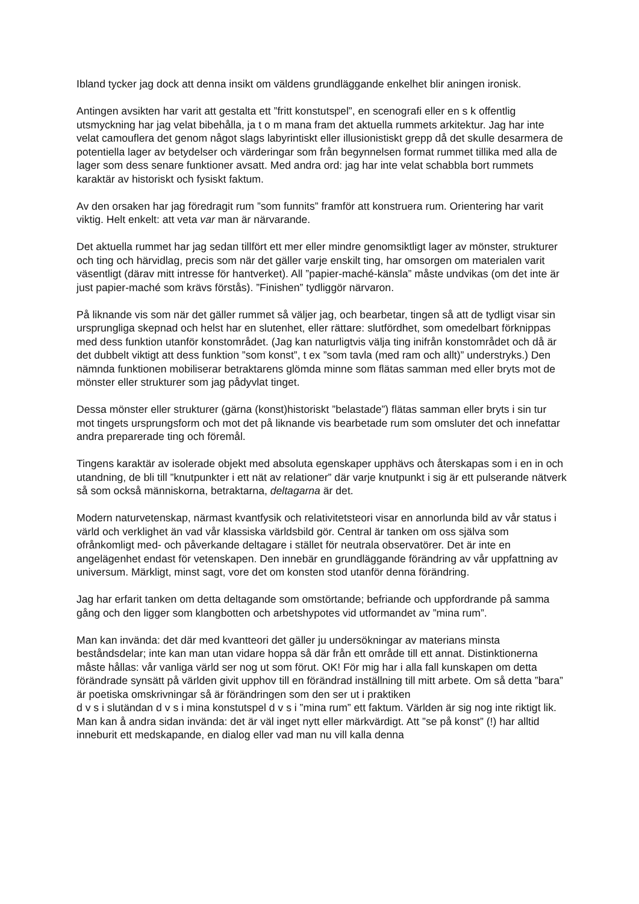Ibland tycker jag dock att denna insikt om väldens grundläggande enkelhet blir aningen ironisk.
Antingen avsikten har varit att gestalta ett ”fritt konstutspel”, en scenografi eller en s k offentlig utsmyckning har jag velat bibehålla, ja t o m mana fram det aktuella rummets arkitektur. Jag har inte velat camouflera det genom något slags labyrintiskt eller illusionistiskt grepp då det skulle desarmera de potentiella lager av betydelser och värderingar som från begynnelsen format rummet tillika med alla de lager som dess senare funktioner avsatt. Med andra ord: jag har inte velat schabbla bort rummets karaktär av historiskt och fysiskt faktum.
Av den orsaken har jag föredragit rum ”som funnits” framför att konstruera rum. Orientering har varit viktig. Helt enkelt: att veta var man är närvarande.
Det aktuella rummet har jag sedan tillfört ett mer eller mindre genomsiktligt lager av mönster, strukturer och ting och härvidlag, precis som när det gäller varje enskilt ting, har omsorgen om materialen varit väsentligt (därav mitt intresse för hantverket). All ”papier-maché-känsla” måste undvikas (om det inte är just papier-maché som krävs förstås). ”Finishen” tydliggör närvaron.
På liknande vis som när det gäller rummet så väljer jag, och bearbetar, tingen så att de tydligt visar sin ursprungliga skepnad och helst har en slutenhet, eller rättare: slutfördhet, som omedelbart förknippas med dess funktion utanför konstområdet. (Jag kan naturligtvis välja ting inifrån konstområdet och då är det dubbelt viktigt att dess funktion ”som konst”, t ex ”som tavla (med ram och allt)” understryks.) Den nämnda funktionen mobiliserar betraktarens glömda minne som flätas samman med eller bryts mot de mönster eller strukturer som jag pådyvlat tinget.
Dessa mönster eller strukturer (gärna (konst)historiskt ”belastade”) flätas samman eller bryts i sin tur mot tingets ursprungsform och mot det på liknande vis bearbetade rum som omsluter det och innefattar andra preparerade ting och föremål.
Tingens karaktär av isolerade objekt med absoluta egenskaper upphävs och återskapas som i en in och utandning, de bli till ”knutpunkter i ett nät av relationer” där varje knutpunkt i sig är ett pulserande nätverk så som också människorna, betraktarna, deltagarna är det.
Modern naturvetenskap, närmast kvantfysik och relativitetsteori visar en annorlunda bild av vår status i värld och verklighet än vad vår klassiska världsbild gör. Central är tanken om oss själva som ofrånkomligt med- och påverkande deltagare i stället för neutrala observatörer. Det är inte en angelägenhet endast för vetenskapen. Den innebär en grundläggande förändring av vår uppfattning av universum. Märkligt, minst sagt, vore det om konsten stod utanför denna förändring.
Jag har erfarit tanken om detta deltagande som omstörtande; befriande och uppfordrande på samma gång och den ligger som klangbotten och arbetshypotes vid utformandet av ”mina rum”.
Man kan invända: det där med kvantteori det gäller ju undersökningar av materians minsta beståndsdelar; inte kan man utan vidare hoppa så där från ett område till ett annat. Distinktionerna måste hållas: vår vanliga värld ser nog ut som förut. OK! För mig har i alla fall kunskapen om detta förändrade synsätt på världen givit upphov till en förändrad inställning till mitt arbete. Om så detta ”bara” är poetiska omskrivningar så är förändringen som den ser ut i praktiken
d v s i slutändan d v s i mina konstutspel d v s i ”mina rum” ett faktum. Världen är sig nog inte riktigt lik. Man kan å andra sidan invända: det är väl inget nytt eller märkvärdigt. Att ”se på konst” (!) har alltid inneburit ett medskapande, en dialog eller vad man nu vill kalla denna